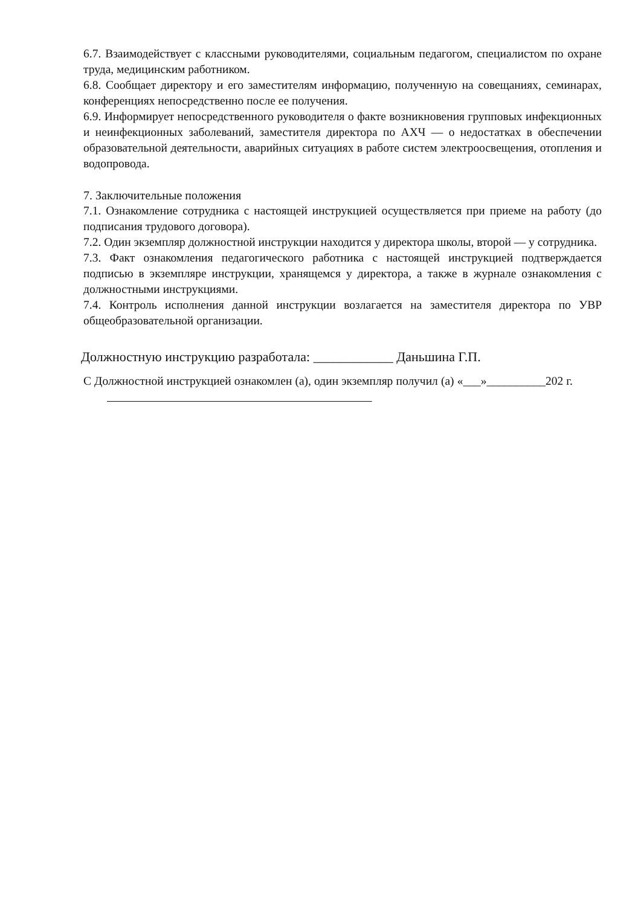6.7. Взаимодействует с классными руководителями, социальным педагогом, специалистом по охране труда, медицинским работником.
6.8. Сообщает директору и его заместителям информацию, полученную на совещаниях, семинарах, конференциях непосредственно после ее получения.
6.9. Информирует непосредственного руководителя о факте возникновения групповых инфекционных и неинфекционных заболеваний, заместителя директора по АХЧ — о недостатках в обеспечении образовательной деятельности, аварийных ситуациях в работе систем электроосвещения, отопления и водопровода.
7. Заключительные положения
7.1. Ознакомление сотрудника с настоящей инструкцией осуществляется при приеме на работу (до подписания трудового договора).
7.2. Один экземпляр должностной инструкции находится у директора школы, второй — у сотрудника.
7.3. Факт ознакомления педагогического работника с настоящей инструкцией подтверждается подписью в экземпляре инструкции, хранящемся у директора, а также в журнале ознакомления с должностными инструкциями.
7.4. Контроль исполнения данной инструкции возлагается на заместителя директора по УВР общеобразовательной организации.
Должностную инструкцию разработала: ____________ Даньшина Г.П.
С Должностной инструкцией ознакомлен (а), один экземпляр получил (а) «___»__________202 г.